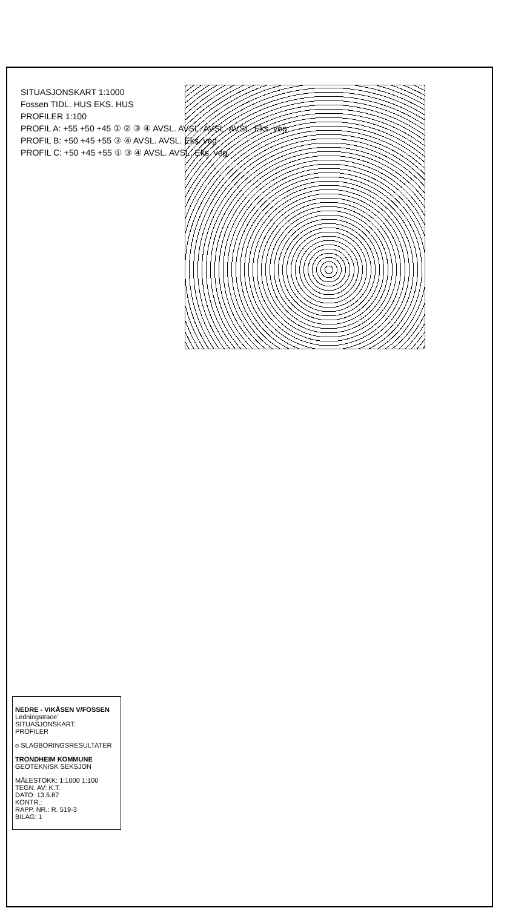SITUASJONSKART 1:1000
Fossen TIDL. HUS EKS. HUS
PROFILER 1:100
PROFIL A: +55 +50 +45 ① ② ③ ④ AVSL. AVSL. AVSL. AVSL. Eks. veg
PROFIL B: +50 +45 +55 ③ ④ AVSL. AVSL. Eks. veg
PROFIL C: +50 +45 +55 ① ③ ④ AVSL. AVSL. Eks. veg
NEDRE - VIKÅSEN V/FOSSEN
Ledningstrace`
SITUASJONSKART.
PROFILER
o SLAGBORINGSRESULTATER
TRONDHEIM KOMMUNE
GEOTEKNISK SEKSJON
MÅLESTOKK: 1:1000 1:100
TEGN. AV: K.T.
DATO: 13.5.87
KONTR.:
RAPP. NR.: R. 519-3
BILAG: 1